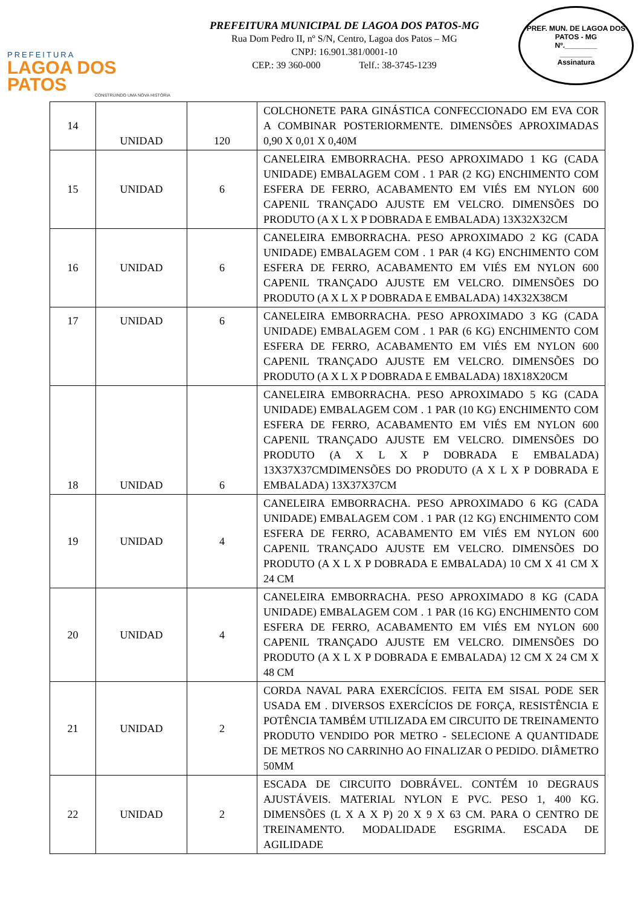PREFEITURA
LAGOA DOS PATOS
CONSTRUINDO UMA NOVA HISTÓRIA
PREFEITURA MUNICIPAL DE LAGOA DOS PATOS-MG
Rua Dom Pedro II, nº S/N, Centro, Lagoa dos Patos – MG
CNPJ: 16.901.381/0001-10
CEP.: 39 360-000 Telf.: 38-3745-1239
PREF. MUN. DE LAGOA DOS PATOS - MG
Nº.________
________
Assinatura
| 14 | UNIDAD | 120 | COLCHONETE PARA GINÁSTICA CONFECCIONADO EM EVA COR A COMBINAR POSTERIORMENTE. DIMENSÕES APROXIMADAS 0,90 X 0,01 X 0,40M |
| 15 | UNIDAD | 6 | CANELEIRA EMBORRACHA. PESO APROXIMADO 1 KG (CADA UNIDADE) EMBALAGEM COM . 1 PAR (2 KG) ENCHIMENTO COM ESFERA DE FERRO, ACABAMENTO EM VIÉS EM NYLON 600 CAPENIL TRANÇADO AJUSTE EM VELCRO. DIMENSÕES DO PRODUTO (A X L X P DOBRADA E EMBALADA) 13X32X32CM |
| 16 | UNIDAD | 6 | CANELEIRA EMBORRACHA. PESO APROXIMADO 2 KG (CADA UNIDADE) EMBALAGEM COM . 1 PAR (4 KG) ENCHIMENTO COM ESFERA DE FERRO, ACABAMENTO EM VIÉS EM NYLON 600 CAPENIL TRANÇADO AJUSTE EM VELCRO. DIMENSÕES DO PRODUTO (A X L X P DOBRADA E EMBALADA) 14X32X38CM |
| 17 | UNIDAD | 6 | CANELEIRA EMBORRACHA. PESO APROXIMADO 3 KG (CADA UNIDADE) EMBALAGEM COM . 1 PAR (6 KG) ENCHIMENTO COM ESFERA DE FERRO, ACABAMENTO EM VIÉS EM NYLON 600 CAPENIL TRANÇADO AJUSTE EM VELCRO. DIMENSÕES DO PRODUTO (A X L X P DOBRADA E EMBALADA) 18X18X20CM |
| 18 | UNIDAD | 6 | CANELEIRA EMBORRACHA. PESO APROXIMADO 5 KG (CADA UNIDADE) EMBALAGEM COM . 1 PAR (10 KG) ENCHIMENTO COM ESFERA DE FERRO, ACABAMENTO EM VIÉS EM NYLON 600 CAPENIL TRANÇADO AJUSTE EM VELCRO. DIMENSÕES DO PRODUTO (A X L X P DOBRADA E EMBALADA) 13X37X37CMDIMENSÕES DO PRODUTO (A X L X P DOBRADA E EMBALADA) 13X37X37CM |
| 19 | UNIDAD | 4 | CANELEIRA EMBORRACHA. PESO APROXIMADO 6 KG (CADA UNIDADE) EMBALAGEM COM . 1 PAR (12 KG) ENCHIMENTO COM ESFERA DE FERRO, ACABAMENTO EM VIÉS EM NYLON 600 CAPENIL TRANÇADO AJUSTE EM VELCRO. DIMENSÕES DO PRODUTO (A X L X P DOBRADA E EMBALADA) 10 CM X 41 CM X 24 CM |
| 20 | UNIDAD | 4 | CANELEIRA EMBORRACHA. PESO APROXIMADO 8 KG (CADA UNIDADE) EMBALAGEM COM . 1 PAR (16 KG) ENCHIMENTO COM ESFERA DE FERRO, ACABAMENTO EM VIÉS EM NYLON 600 CAPENIL TRANÇADO AJUSTE EM VELCRO. DIMENSÕES DO PRODUTO (A X L X P DOBRADA E EMBALADA) 12 CM X 24 CM X 48 CM |
| 21 | UNIDAD | 2 | CORDA NAVAL PARA EXERCÍCIOS. FEITA EM SISAL PODE SER USADA EM . DIVERSOS EXERCÍCIOS DE FORÇA, RESISTÊNCIA E POTÊNCIA TAMBÉM UTILIZADA EM CIRCUITO DE TREINAMENTO PRODUTO VENDIDO POR METRO - SELECIONE A QUANTIDADE DE METROS NO CARRINHO AO FINALIZAR O PEDIDO. DIÂMETRO 50MM |
| 22 | UNIDAD | 2 | ESCADA DE CIRCUITO DOBRÁVEL. CONTÉM 10 DEGRAUS AJUSTÁVEIS. MATERIAL NYLON E PVC. PESO 1, 400 KG. DIMENSÕES (L X A X P) 20 X 9 X 63 CM. PARA O CENTRO DE TREINAMENTO. MODALIDADE ESGRIMA. ESCADA DE AGILIDADE |